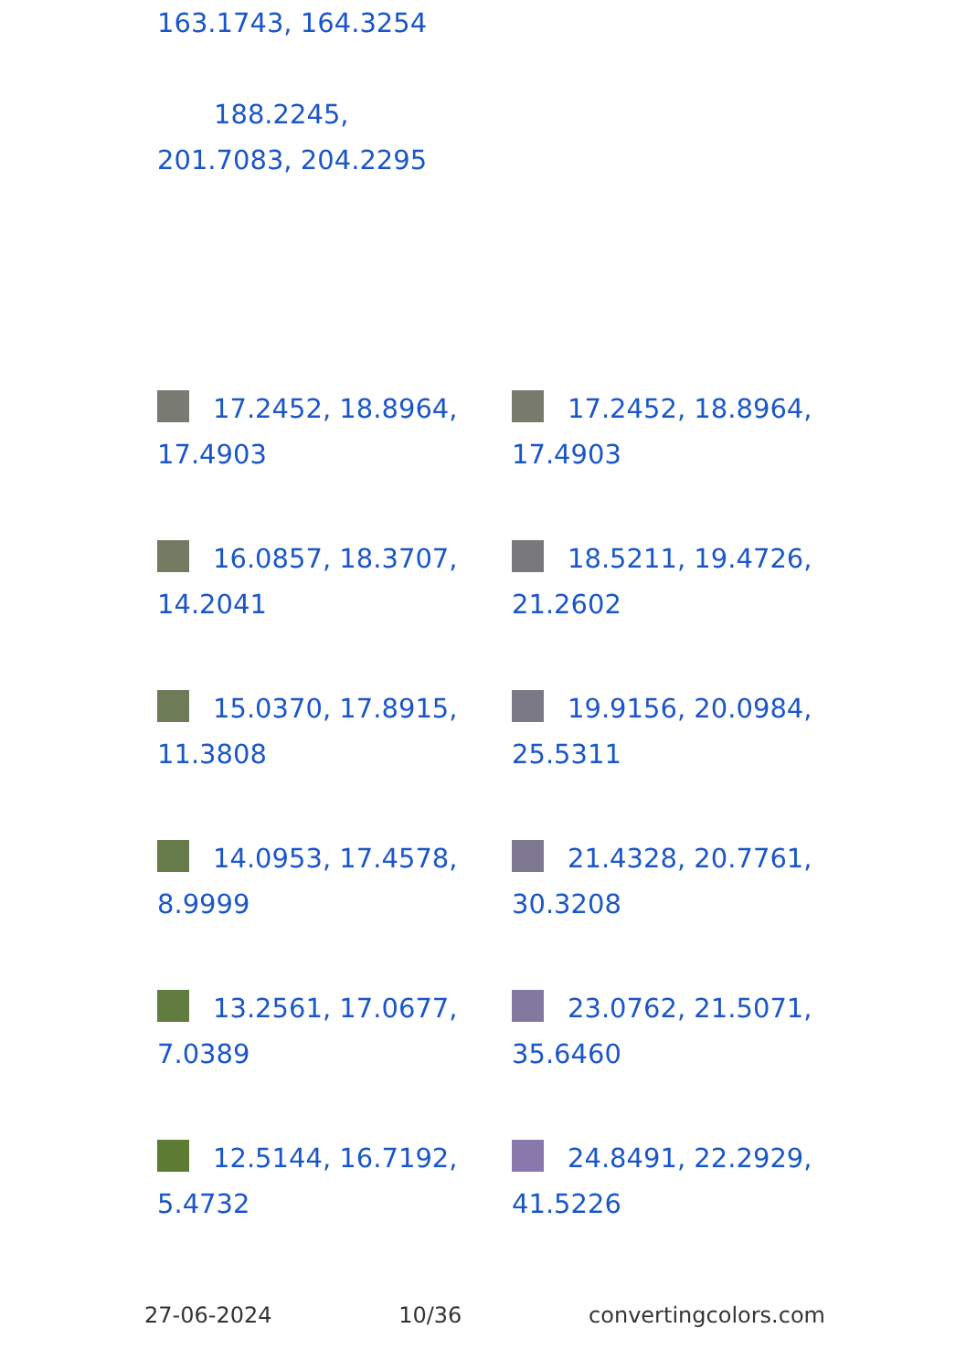163.1743, 164.3254
188.2245,
201.7083, 204.2295
17.2452, 18.8964, 17.4903
17.2452, 18.8964, 17.4903
16.0857, 18.3707, 14.2041
18.5211, 19.4726, 21.2602
15.0370, 17.8915, 11.3808
19.9156, 20.0984, 25.5311
14.0953, 17.4578, 8.9999
21.4328, 20.7761, 30.3208
13.2561, 17.0677, 7.0389
23.0762, 21.5071, 35.6460
12.5144, 16.7192, 5.4732
24.8491, 22.2929, 41.5226
27-06-2024 10/36 convertingcolors.com